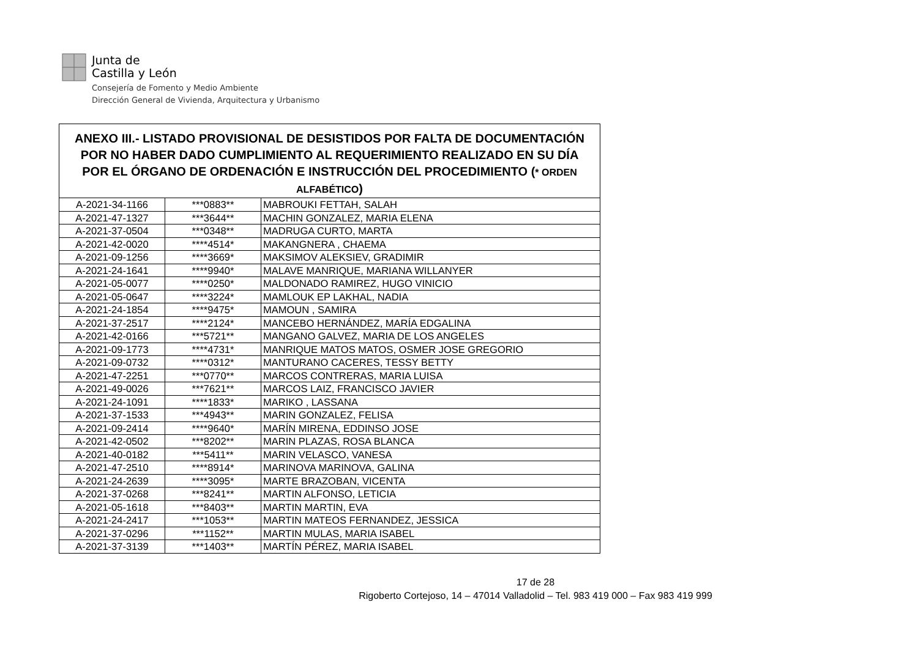Junta de
Castilla y León
Consejería de Fomento y Medio Ambiente
Dirección General de Vivienda, Arquitectura y Urbanismo
| ANEXO III.- LISTADO PROVISIONAL DE DESISTIDOS POR FALTA DE DOCUMENTACIÓN POR NO HABER DADO CUMPLIMIENTO AL REQUERIMIENTO REALIZADO EN SU DÍA POR EL ÓRGANO DE ORDENACIÓN E INSTRUCCIÓN DEL PROCEDIMIENTO ( * ORDEN ALFABÉTICO ) | | |
| --- | --- | --- |
| A-2021-34-1166 | ***0883** | MABROUKI FETTAH, SALAH |
| A-2021-47-1327 | ***3644** | MACHIN GONZALEZ, MARIA ELENA |
| A-2021-37-0504 | ***0348** | MADRUGA CURTO, MARTA |
| A-2021-42-0020 | ****4514* | MAKANGNERA , CHAEMA |
| A-2021-09-1256 | ****3669* | MAKSIMOV ALEKSIEV, GRADIMIR |
| A-2021-24-1641 | ****9940* | MALAVE MANRIQUE, MARIANA WILLANYER |
| A-2021-05-0077 | ****0250* | MALDONADO RAMIREZ, HUGO VINICIO |
| A-2021-05-0647 | ****3224* | MAMLOUK EP LAKHAL, NADIA |
| A-2021-24-1854 | ****9475* | MAMOUN , SAMIRA |
| A-2021-37-2517 | ****2124* | MANCEBO HERNÁNDEZ, MARÍA EDGALINA |
| A-2021-42-0166 | ***5721** | MANGANO GALVEZ, MARIA DE LOS ANGELES |
| A-2021-09-1773 | ****4731* | MANRIQUE MATOS MATOS, OSMER JOSE GREGORIO |
| A-2021-09-0732 | ****0312* | MANTURANO CACERES, TESSY BETTY |
| A-2021-47-2251 | ***0770** | MARCOS CONTRERAS, MARIA LUISA |
| A-2021-49-0026 | ***7621** | MARCOS LAIZ, FRANCISCO JAVIER |
| A-2021-24-1091 | ****1833* | MARIKO , LASSANA |
| A-2021-37-1533 | ***4943** | MARIN GONZALEZ, FELISA |
| A-2021-09-2414 | ****9640* | MARÍN MIRENA, EDDINSO JOSE |
| A-2021-42-0502 | ***8202** | MARIN PLAZAS, ROSA BLANCA |
| A-2021-40-0182 | ***5411** | MARIN VELASCO, VANESA |
| A-2021-47-2510 | ****8914* | MARINOVA MARINOVA, GALINA |
| A-2021-24-2639 | ****3095* | MARTE BRAZOBAN, VICENTA |
| A-2021-37-0268 | ***8241** | MARTIN ALFONSO, LETICIA |
| A-2021-05-1618 | ***8403** | MARTIN MARTIN, EVA |
| A-2021-24-2417 | ***1053** | MARTIN MATEOS FERNANDEZ, JESSICA |
| A-2021-37-0296 | ***1152** | MARTIN MULAS, MARIA ISABEL |
| A-2021-37-3139 | ***1403** | MARTÍN PÉREZ, MARIA ISABEL |
17 de 28
Rigoberto Cortejoso, 14 – 47014 Valladolid – Tel. 983 419 000 – Fax 983 419 999